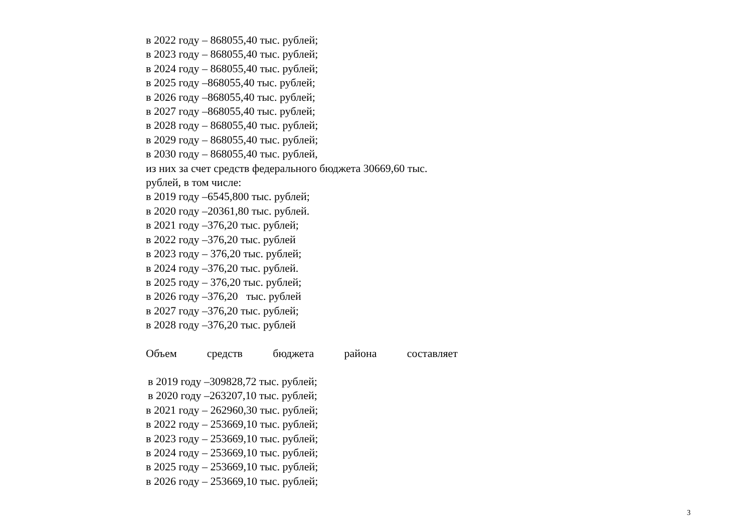в 2022 году – 868055,40 тыс. рублей;
в 2023 году – 868055,40 тыс. рублей;
в 2024 году – 868055,40 тыс. рублей;
в 2025 году –868055,40 тыс. рублей;
в 2026 году –868055,40 тыс. рублей;
в 2027 году –868055,40 тыс. рублей;
в 2028 году – 868055,40 тыс. рублей;
в 2029 году – 868055,40 тыс. рублей;
в 2030 году – 868055,40 тыс. рублей,
из них за счет средств федерального бюджета 30669,60 тыс.
рублей, в том числе:
в 2019 году –6545,800 тыс. рублей;
в 2020 году –20361,80 тыс. рублей.
в 2021 году –376,20 тыс. рублей;
в 2022 году –376,20 тыс. рублей
в 2023 году – 376,20 тыс. рублей;
в 2024 году –376,20 тыс. рублей.
в 2025 году – 376,20 тыс. рублей;
в 2026 году –376,20 тыс. рублей
в 2027 году –376,20 тыс. рублей;
в 2028 году –376,20 тыс. рублей
Объем средств бюджета района составляет
в 2019 году –309828,72 тыс. рублей;
в 2020 году –263207,10 тыс. рублей;
в 2021 году – 262960,30 тыс. рублей;
в 2022 году – 253669,10 тыс. рублей;
в 2023 году – 253669,10 тыс. рублей;
в 2024 году – 253669,10 тыс. рублей;
в 2025 году – 253669,10 тыс. рублей;
в 2026 году – 253669,10 тыс. рублей;
3